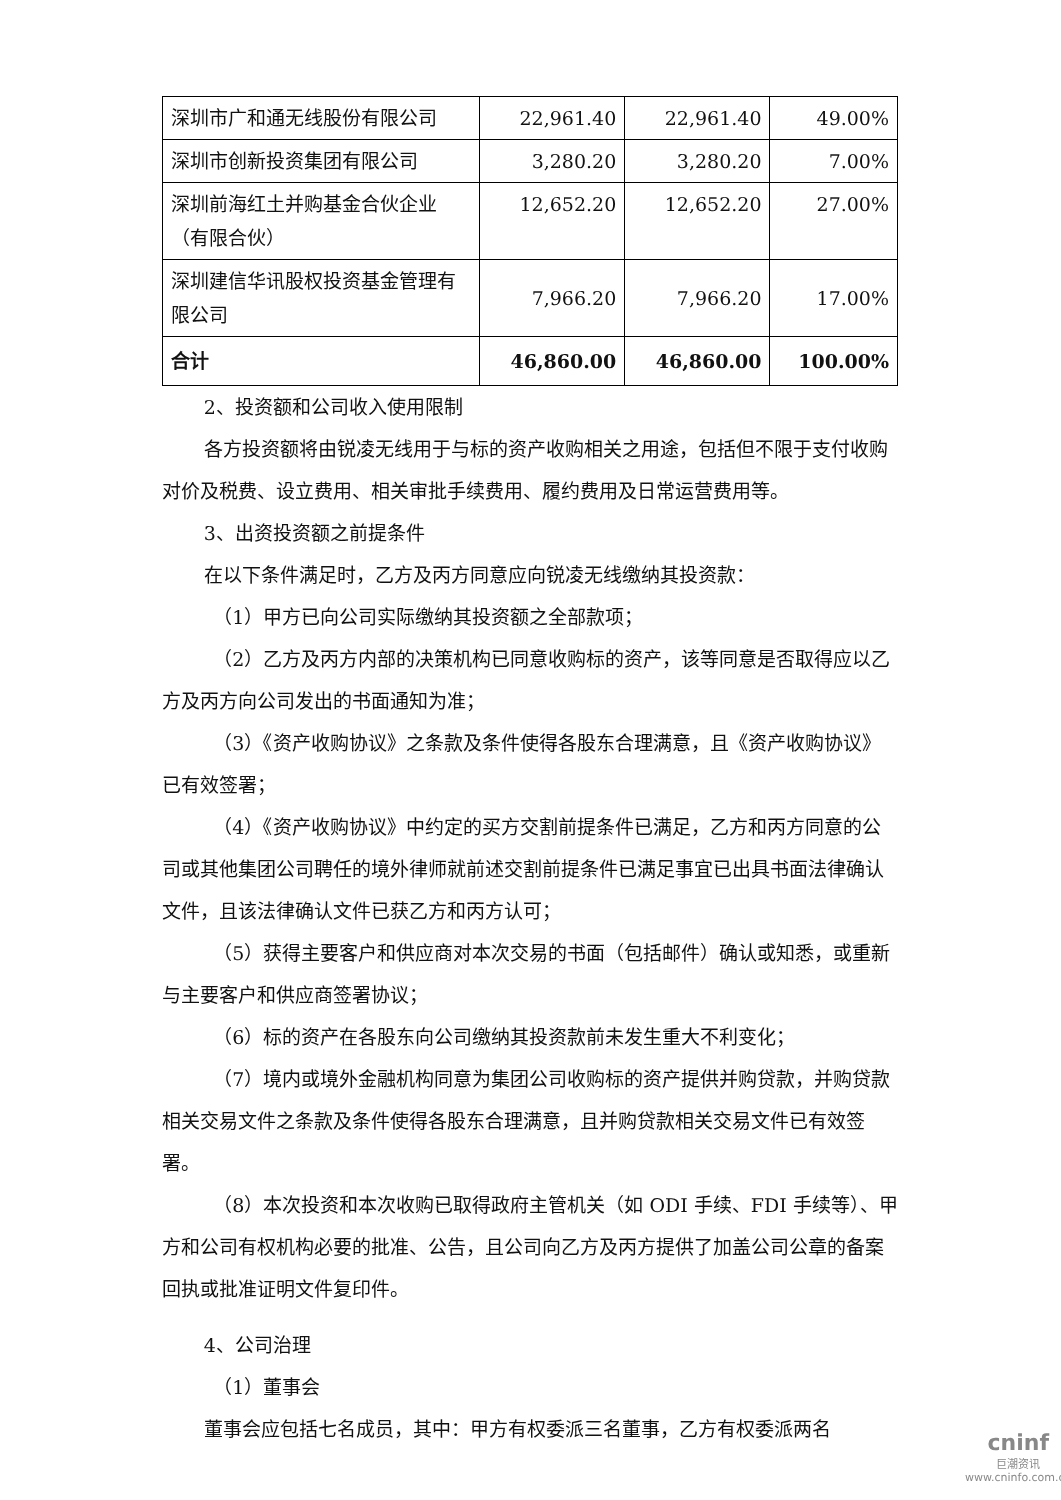| 深圳市广和通无线股份有限公司 | 22,961.40 | 22,961.40 | 49.00% |
| 深圳市创新投资集团有限公司 | 3,280.20 | 3,280.20 | 7.00% |
| 深圳前海红土并购基金合伙企业（有限合伙） | 12,652.20 | 12,652.20 | 27.00% |
| 深圳建信华讯股权投资基金管理有限公司 | 7,966.20 | 7,966.20 | 17.00% |
| 合计 | 46,860.00 | 46,860.00 | 100.00% |
2、投资额和公司收入使用限制
各方投资额将由锐凌无线用于与标的资产收购相关之用途，包括但不限于支付收购对价及税费、设立费用、相关审批手续费用、履约费用及日常运营费用等。
3、出资投资额之前提条件
在以下条件满足时，乙方及丙方同意应向锐凌无线缴纳其投资款：
（1）甲方已向公司实际缴纳其投资额之全部款项；
（2）乙方及丙方内部的决策机构已同意收购标的资产，该等同意是否取得应以乙方及丙方向公司发出的书面通知为准；
（3）《资产收购协议》之条款及条件使得各股东合理满意，且《资产收购协议》已有效签署；
（4）《资产收购协议》中约定的买方交割前提条件已满足，乙方和丙方同意的公司或其他集团公司聘任的境外律师就前述交割前提条件已满足事宜已出具书面法律确认文件，且该法律确认文件已获乙方和丙方认可；
（5）获得主要客户和供应商对本次交易的书面（包括邮件）确认或知悉，或重新与主要客户和供应商签署协议；
（6）标的资产在各股东向公司缴纳其投资款前未发生重大不利变化；
（7）境内或境外金融机构同意为集团公司收购标的资产提供并购贷款，并购贷款相关交易文件之条款及条件使得各股东合理满意，且并购贷款相关交易文件已有效签署。
（8）本次投资和本次收购已取得政府主管机关（如 ODI 手续、FDI 手续等）、甲方和公司有权机构必要的批准、公告，且公司向乙方及丙方提供了加盖公司公章的备案回执或批准证明文件复印件。
4、公司治理
（1）董事会
董事会应包括七名成员，其中：甲方有权委派三名董事，乙方有权委派两名
cninf
巨潮资讯
www.cninfo.com.cn